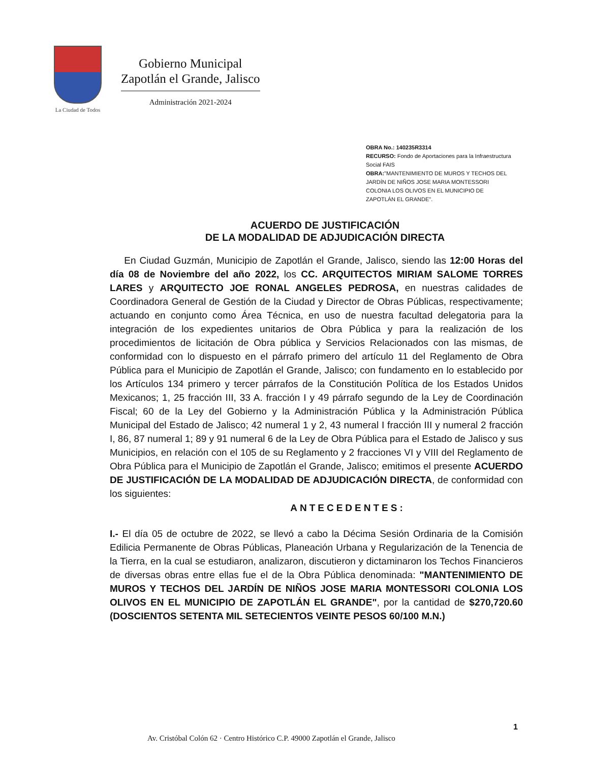La Ciudad de Todos
Gobierno Municipal
Zapotlán el Grande, Jalisco
Administración 2021-2024
OBRA No.: 140235R3314
RECURSO: Fondo de Aportaciones para la Infraestructura Social FAIS
OBRA:"MANTENIMIENTO DE MUROS Y TECHOS DEL JARDÍN DE NIÑOS JOSE MARIA MONTESSORI COLONIA LOS OLIVOS EN EL MUNICIPIO DE ZAPOTLÁN EL GRANDE".
ACUERDO DE JUSTIFICACIÓN
DE LA MODALIDAD DE ADJUDICACIÓN DIRECTA
En Ciudad Guzmán, Municipio de Zapotlán el Grande, Jalisco, siendo las 12:00 Horas del día 08 de Noviembre del año 2022, los CC. ARQUITECTOS MIRIAM SALOME TORRES LARES y ARQUITECTO JOE RONAL ANGELES PEDROSA, en nuestras calidades de Coordinadora General de Gestión de la Ciudad y Director de Obras Públicas, respectivamente; actuando en conjunto como Área Técnica, en uso de nuestra facultad delegatoria para la integración de los expedientes unitarios de Obra Pública y para la realización de los procedimientos de licitación de Obra pública y Servicios Relacionados con las mismas, de conformidad con lo dispuesto en el párrafo primero del artículo 11 del Reglamento de Obra Pública para el Municipio de Zapotlán el Grande, Jalisco; con fundamento en lo establecido por los Artículos 134 primero y tercer párrafos de la Constitución Política de los Estados Unidos Mexicanos; 1, 25 fracción III, 33 A. fracción I y 49 párrafo segundo de la Ley de Coordinación Fiscal; 60 de la Ley del Gobierno y la Administración Pública y la Administración Pública Municipal del Estado de Jalisco; 42 numeral 1 y 2, 43 numeral I fracción III y numeral 2 fracción I, 86, 87 numeral 1; 89 y 91 numeral 6 de la Ley de Obra Pública para el Estado de Jalisco y sus Municipios, en relación con el 105 de su Reglamento y 2 fracciones VI y VIII del Reglamento de Obra Pública para el Municipio de Zapotlán el Grande, Jalisco; emitimos el presente ACUERDO DE JUSTIFICACIÓN DE LA MODALIDAD DE ADJUDICACIÓN DIRECTA, de conformidad con los siguientes:
ANTECEDENTES:
I.- El día 05 de octubre de 2022, se llevó a cabo la Décima Sesión Ordinaria de la Comisión Edilicia Permanente de Obras Públicas, Planeación Urbana y Regularización de la Tenencia de la Tierra, en la cual se estudiaron, analizaron, discutieron y dictaminaron los Techos Financieros de diversas obras entre ellas fue el de la Obra Pública denominada: "MANTENIMIENTO DE MUROS Y TECHOS DEL JARDÍN DE NIÑOS JOSE MARIA MONTESSORI COLONIA LOS OLIVOS EN EL MUNICIPIO DE ZAPOTLÁN EL GRANDE", por la cantidad de $270,720.60 (DOSCIENTOS SETENTA MIL SETECIENTOS VEINTE PESOS 60/100 M.N.)
1
Av. Cristóbal Colón 62 · Centro Histórico C.P. 49000 Zapotlán el Grande, Jalisco